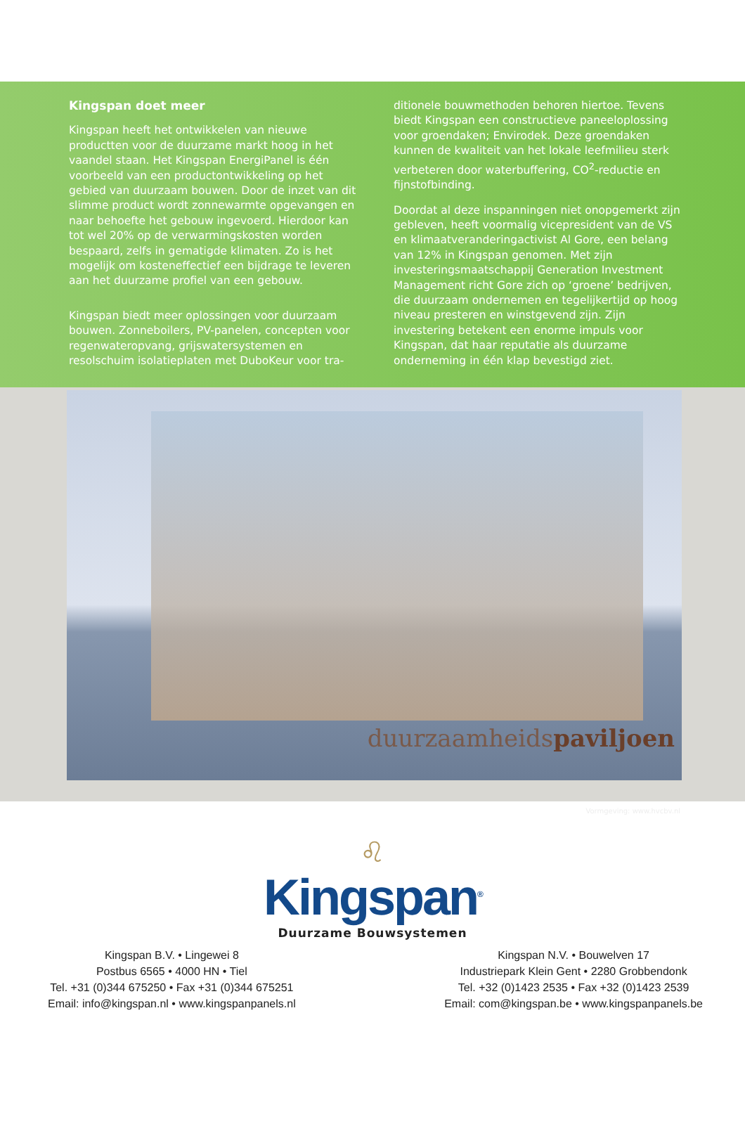Kingspan doet meer
Kingspan heeft het ontwikkelen van nieuwe productten voor de duurzame markt hoog in het vaandel staan. Het Kingspan EnergiPanel is één voorbeeld van een productontwikkeling op het gebied van duurzaam bouwen. Door de inzet van dit slimme product wordt zonnewarmte opgevangen en naar behoefte het gebouw ingevoerd. Hierdoor kan tot wel 20% op de verwarmingskosten worden bespaard, zelfs in gematigde klimaten. Zo is het mogelijk om kosteneffectief een bijdrage te leveren aan het duurzame profiel van een gebouw.
Kingspan biedt meer oplossingen voor duurzaam bouwen. Zonneboilers, PV-panelen, concepten voor regenwateropvang, grijswatersystemen en resolschuim isolatieplaten met DuboKeur voor tra-
ditionele bouwmethoden behoren hiertoe. Tevens biedt Kingspan een constructieve paneeloplossing voor groendaken; Envirodek. Deze groendaken kunnen de kwaliteit van het lokale leefmilieu sterk verbeteren door waterbuffering, CO<sup>2</sup>-reductie en fijnstofbinding.
Doordat al deze inspanningen niet onopgemerkt zijn gebleven, heeft voormalig vicepresident van de VS en klimaatveranderingactivist Al Gore, een belang van 12% in Kingspan genomen. Met zijn investeringsmaatschappij Generation Investment Management richt Gore zich op ‘groene’ bedrijven, die duurzaam ondernemen en tegelijkertijd op hoog niveau presteren en winstgevend zijn. Zijn investering betekent een enorme impuls voor Kingspan, dat haar reputatie als duurzame onderneming in één klap bevestigd ziet.
duurzaamheidspaviljoen
Vormgeving: www.hvcbv.nl
♌
Kingspan<sup>®</sup>
Duurzame Bouwsystemen
Kingspan B.V. • Lingewei 8
Postbus 6565 • 4000 HN • Tiel
Tel. +31 (0)344 675250 • Fax +31 (0)344 675251
Email: info@kingspan.nl • www.kingspanpanels.nl
Kingspan N.V. • Bouwelven 17
Industriepark Klein Gent • 2280 Grobbendonk
Tel. +32 (0)1423 2535 • Fax +32 (0)1423 2539
Email: com@kingspan.be • www.kingspanpanels.be